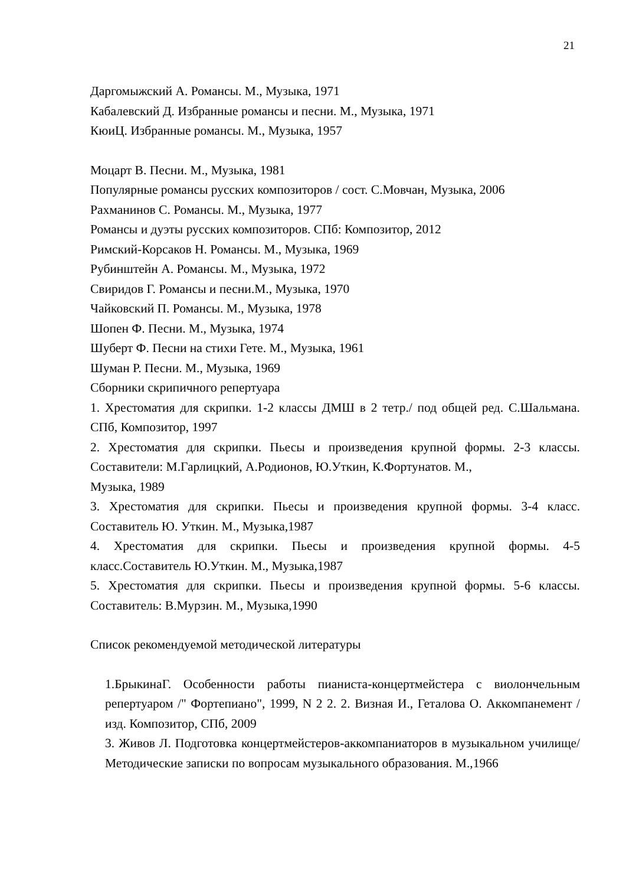21
Даргомыжский А. Романсы. М., Музыка, 1971
Кабалевский Д. Избранные романсы и песни. М., Музыка, 1971
КюиЦ. Избранные романсы. М., Музыка, 1957
Моцарт В. Песни. М., Музыка, 1981
Популярные романсы русских композиторов / сост. С.Мовчан, Музыка, 2006
Рахманинов С. Романсы. М., Музыка, 1977
Романсы и дуэты русских композиторов. СПб: Композитор, 2012
Римский-Корсаков Н. Романсы. М., Музыка, 1969
Рубинштейн А. Романсы. М., Музыка, 1972
Свиридов Г. Романсы и песни.М., Музыка, 1970
Чайковский П. Романсы. М., Музыка, 1978
Шопен Ф. Песни. М., Музыка, 1974
Шуберт Ф. Песни на стихи Гете. М., Музыка, 1961
Шуман Р. Песни. М., Музыка, 1969
Сборники скрипичного репертуара
1. Хрестоматия для скрипки. 1-2 классы ДМШ в 2 тетр./ под общей ред. С.Шальмана. СПб, Композитор, 1997
2. Хрестоматия для скрипки. Пьесы и произведения крупной формы. 2-3 классы. Составители: М.Гарлицкий, А.Родионов, Ю.Уткин, К.Фортунатов. М.,
Музыка, 1989
3. Хрестоматия для скрипки. Пьесы и произведения крупной формы. 3-4 класс. Составитель Ю. Уткин. М., Музыка,1987
4. Хрестоматия для скрипки. Пьесы и произведения крупной формы. 4-5 класс.Составитель Ю.Уткин. М., Музыка,1987
5. Хрестоматия для скрипки. Пьесы и произведения крупной формы. 5-6 классы. Составитель: В.Мурзин. М., Музыка,1990
Список рекомендуемой методической литературы
1.БрыкинаГ. Особенности работы пианиста-концертмейстера с виолончельным репертуаром /" Фортепиано", 1999, N 2 2. 2. Визная И., Геталова О. Аккомпанемент /изд. Композитор, СПб, 2009
3. Живов Л. Подготовка концертмейстеров-аккомпаниаторов в музыкальном училище/ Методические записки по вопросам музыкального образования. М.,1966